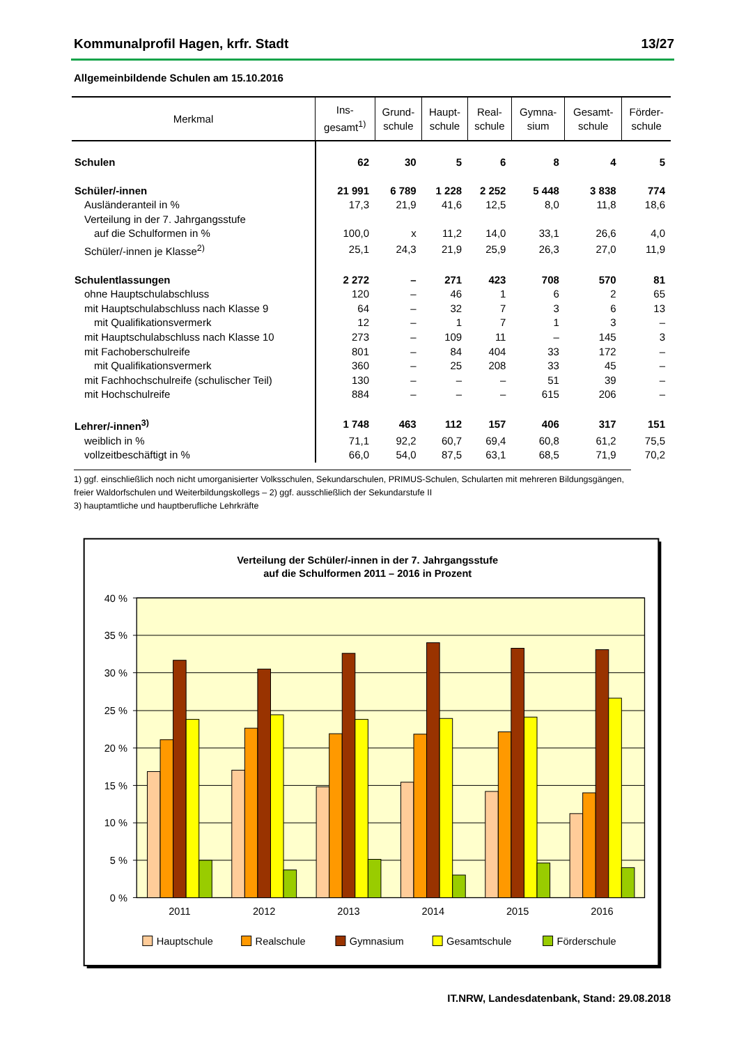Kommunalprofil Hagen, krfr. Stadt 13/27
Allgemeinbildende Schulen am 15.10.2016
| Merkmal | Ins- gesamt<sup>1)</sup> | Grund- schule | Haupt- schule | Real- schule | Gymna- sium | Gesamt- schule | Förder- schule |
| --- | --- | --- | --- | --- | --- | --- | --- |
| Schulen | 62 | 30 | 5 | 6 | 8 | 4 | 5 |
| Schüler/-innen | 21 991 | 6 789 | 1 228 | 2 252 | 5 448 | 3 838 | 774 |
| Ausländeranteil in % | 17,3 | 21,9 | 41,6 | 12,5 | 8,0 | 11,8 | 18,6 |
| Verteilung in der 7. Jahrgangsstufe | | | | | | | |
| auf die Schulformen in % | 100,0 | x | 11,2 | 14,0 | 33,1 | 26,6 | 4,0 |
| Schüler/-innen je Klasse<sup>2)</sup> | 25,1 | 24,3 | 21,9 | 25,9 | 26,3 | 27,0 | 11,9 |
| Schulentlassungen | 2 272 | – | 271 | 423 | 708 | 570 | 81 |
| ohne Hauptschulabschluss | 120 | – | 46 | 1 | 6 | 2 | 65 |
| mit Hauptschulabschluss nach Klasse 9 | 64 | – | 32 | 7 | 3 | 6 | 13 |
| mit Qualifikationsvermerk | 12 | – | 1 | 7 | 1 | 3 | – |
| mit Hauptschulabschluss nach Klasse 10 | 273 | – | 109 | 11 | – | 145 | 3 |
| mit Fachoberschulreife | 801 | – | 84 | 404 | 33 | 172 | – |
| mit Qualifikationsvermerk | 360 | – | 25 | 208 | 33 | 45 | – |
| mit Fachhochschulreife (schulischer Teil) | 130 | – | – | – | 51 | 39 | – |
| mit Hochschulreife | 884 | – | – | – | 615 | 206 | – |
| Lehrer/-innen<sup>3)</sup> | 1 748 | 463 | 112 | 157 | 406 | 317 | 151 |
| weiblich in % | 71,1 | 92,2 | 60,7 | 69,4 | 60,8 | 61,2 | 75,5 |
| vollzeitbeschäftigt in % | 66,0 | 54,0 | 87,5 | 63,1 | 68,5 | 71,9 | 70,2 |
1) ggf. einschließlich noch nicht umorganisierter Volksschulen, Sekundarschulen, PRIMUS-Schulen, Schularten mit mehreren Bildungsgängen, freier Waldorfschulen und Weiterbildungskollegs – 2) ggf. ausschließlich der Sekundarstufe II
3) hauptamtliche und hauptberufliche Lehrkräfte
Verteilung der Schüler/-innen in der 7. Jahrgangsstufe
auf die Schulformen 2011 – 2016 in Prozent
40 %
35 %
30 %
25 %
20 %
15 %
10 %
5 %
0 %
2011
2012
2013
2014
2015
2016
Hauptschule
Realschule
Gymnasium
Gesamtschule
Förderschule
IT.NRW, Landesdatenbank, Stand: 29.08.2018